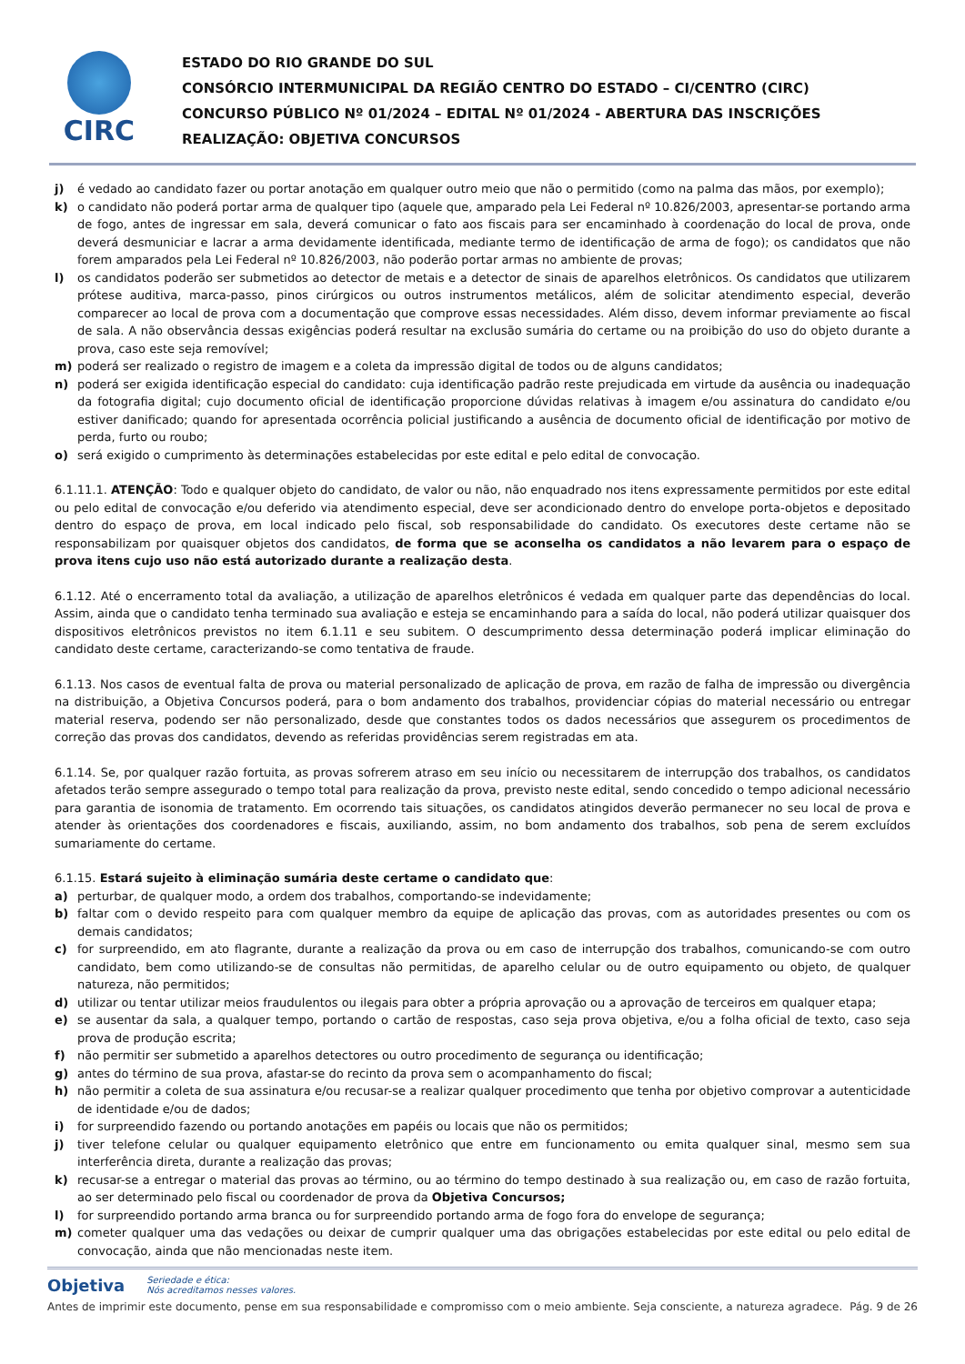CIRC
ESTADO DO RIO GRANDE DO SUL
CONSÓRCIO INTERMUNICIPAL DA REGIÃO CENTRO DO ESTADO – CI/CENTRO (CIRC)
CONCURSO PÚBLICO Nº 01/2024 – EDITAL Nº 01/2024 - ABERTURA DAS INSCRIÇÕES
REALIZAÇÃO: OBJETIVA CONCURSOS
j) é vedado ao candidato fazer ou portar anotação em qualquer outro meio que não o permitido (como na palma das mãos, por exemplo);
k) o candidato não poderá portar arma de qualquer tipo (aquele que, amparado pela Lei Federal nº 10.826/2003, apresentar-se portando arma de fogo, antes de ingressar em sala, deverá comunicar o fato aos fiscais para ser encaminhado à coordenação do local de prova, onde deverá desmuniciar e lacrar a arma devidamente identificada, mediante termo de identificação de arma de fogo); os candidatos que não forem amparados pela Lei Federal nº 10.826/2003, não poderão portar armas no ambiente de provas;
l) os candidatos poderão ser submetidos ao detector de metais e a detector de sinais de aparelhos eletrônicos. Os candidatos que utilizarem prótese auditiva, marca-passo, pinos cirúrgicos ou outros instrumentos metálicos, além de solicitar atendimento especial, deverão comparecer ao local de prova com a documentação que comprove essas necessidades. Além disso, devem informar previamente ao fiscal de sala. A não observância dessas exigências poderá resultar na exclusão sumária do certame ou na proibição do uso do objeto durante a prova, caso este seja removível;
m) poderá ser realizado o registro de imagem e a coleta da impressão digital de todos ou de alguns candidatos;
n) poderá ser exigida identificação especial do candidato: cuja identificação padrão reste prejudicada em virtude da ausência ou inadequação da fotografia digital; cujo documento oficial de identificação proporcione dúvidas relativas à imagem e/ou assinatura do candidato e/ou estiver danificado; quando for apresentada ocorrência policial justificando a ausência de documento oficial de identificação por motivo de perda, furto ou roubo;
o) será exigido o cumprimento às determinações estabelecidas por este edital e pelo edital de convocação.
6.1.11.1. ATENÇÃO: Todo e qualquer objeto do candidato, de valor ou não, não enquadrado nos itens expressamente permitidos por este edital ou pelo edital de convocação e/ou deferido via atendimento especial, deve ser acondicionado dentro do envelope porta-objetos e depositado dentro do espaço de prova, em local indicado pelo fiscal, sob responsabilidade do candidato. Os executores deste certame não se responsabilizam por quaisquer objetos dos candidatos, de forma que se aconselha os candidatos a não levarem para o espaço de prova itens cujo uso não está autorizado durante a realização desta.
6.1.12. Até o encerramento total da avaliação, a utilização de aparelhos eletrônicos é vedada em qualquer parte das dependências do local. Assim, ainda que o candidato tenha terminado sua avaliação e esteja se encaminhando para a saída do local, não poderá utilizar quaisquer dos dispositivos eletrônicos previstos no item 6.1.11 e seu subitem. O descumprimento dessa determinação poderá implicar eliminação do candidato deste certame, caracterizando-se como tentativa de fraude.
6.1.13. Nos casos de eventual falta de prova ou material personalizado de aplicação de prova, em razão de falha de impressão ou divergência na distribuição, a Objetiva Concursos poderá, para o bom andamento dos trabalhos, providenciar cópias do material necessário ou entregar material reserva, podendo ser não personalizado, desde que constantes todos os dados necessários que assegurem os procedimentos de correção das provas dos candidatos, devendo as referidas providências serem registradas em ata.
6.1.14. Se, por qualquer razão fortuita, as provas sofrerem atraso em seu início ou necessitarem de interrupção dos trabalhos, os candidatos afetados terão sempre assegurado o tempo total para realização da prova, previsto neste edital, sendo concedido o tempo adicional necessário para garantia de isonomia de tratamento. Em ocorrendo tais situações, os candidatos atingidos deverão permanecer no seu local de prova e atender às orientações dos coordenadores e fiscais, auxiliando, assim, no bom andamento dos trabalhos, sob pena de serem excluídos sumariamente do certame.
6.1.15. Estará sujeito à eliminação sumária deste certame o candidato que:
a) perturbar, de qualquer modo, a ordem dos trabalhos, comportando-se indevidamente;
b) faltar com o devido respeito para com qualquer membro da equipe de aplicação das provas, com as autoridades presentes ou com os demais candidatos;
c) for surpreendido, em ato flagrante, durante a realização da prova ou em caso de interrupção dos trabalhos, comunicando-se com outro candidato, bem como utilizando-se de consultas não permitidas, de aparelho celular ou de outro equipamento ou objeto, de qualquer natureza, não permitidos;
d) utilizar ou tentar utilizar meios fraudulentos ou ilegais para obter a própria aprovação ou a aprovação de terceiros em qualquer etapa;
e) se ausentar da sala, a qualquer tempo, portando o cartão de respostas, caso seja prova objetiva, e/ou a folha oficial de texto, caso seja prova de produção escrita;
f) não permitir ser submetido a aparelhos detectores ou outro procedimento de segurança ou identificação;
g) antes do término de sua prova, afastar-se do recinto da prova sem o acompanhamento do fiscal;
h) não permitir a coleta de sua assinatura e/ou recusar-se a realizar qualquer procedimento que tenha por objetivo comprovar a autenticidade de identidade e/ou de dados;
i) for surpreendido fazendo ou portando anotações em papéis ou locais que não os permitidos;
j) tiver telefone celular ou qualquer equipamento eletrônico que entre em funcionamento ou emita qualquer sinal, mesmo sem sua interferência direta, durante a realização das provas;
k) recusar-se a entregar o material das provas ao término, ou ao término do tempo destinado à sua realização ou, em caso de razão fortuita, ao ser determinado pelo fiscal ou coordenador de prova da Objetiva Concursos;
l) for surpreendido portando arma branca ou for surpreendido portando arma de fogo fora do envelope de segurança;
m) cometer qualquer uma das vedações ou deixar de cumprir qualquer uma das obrigações estabelecidas por este edital ou pelo edital de convocação, ainda que não mencionadas neste item.
Objetiva Seriedade e ética:
Nós acreditamos nesses valores.
Antes de imprimir este documento, pense em sua responsabilidade e compromisso com o meio ambiente. Seja consciente, a natureza agradece. Pág. 9 de 26